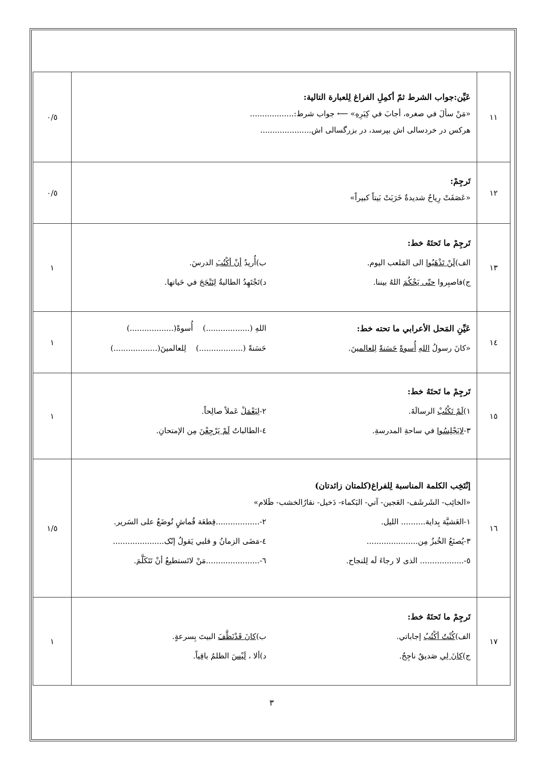| ١١ | عَيِّن:جواب الشرط ثمّ أكمِلِ الفراغ لِلعبارة التالية: «مَنْ سألَ في صغره، أجابَ في كِبَرِهِ» ⟵ جواب شرط:.................. هرکس در خردسالی اش بپرسد، در بزرگسالی اش..................... | ٠/٥ |
| ١٢ | تَرجِمْ: «عَصَفَتْ رِياحٌ شديدةٌ خَرَبَتْ بَيتاً كبيراً» | ٠/٥ |
| ١٣ | تَرجِمْ ما تَحتَهُ خط: الف) لَنْ تَذْهَبُوا الى المَلعب اليوم. ب)أُريدُ أنْ أكْتُبَ الدرسَ. ج)فاصبِروا حتّى يَحْكُمَ اللهُ بيننا. د)تَجْتَهِدُ الطالبةُ لِتَنْجَحَ في حَياتها. | ١ |
| ١٤ | عَيِّنِ المَحل الأعرابي ما تحته خط: اللهِ (..................) أُسوةً(..................) «كانَ رسولُ اللهِ أُسوةً حَسَنةً لِلعالمينَ . حَسَنةً (..................) لِلعالمينَ(..................) | ١ |
| ١٥ | تَرجِمْ ما تَحتَهُ خط: ١) لَمْ تَكْتُبْ الرسالَةَ. ٢- لِيَعْمَلْ عَملاً صالِحاً. ٣- لايَجْلِسُوا في ساحةِ المدرسةِ. ٤-الطالباتُ لَمْ يَرْجِعْنَ مِن الإمتحانِ. | ١ |
| ١٦ | إنْتَخِب الكلمة المناسبة لِلفراغ(كلمتان زائدتان) «الخائِب- الشَرشَف- العَجين- آتي- البَكماء- دَخيل- نقارُالخشب- ظَلام» ١-العَشيَّة بِداية.......... الليل. ٢-..................قِطعَة قُماشٍ تُوضَعُ على السَرير. ٣-يُصنَعُ الخُبزُ مِن..................... ٤-مَضَى الزمانُ و قلبي يَقولُ إنّک..................... ٥-.................. الذی لا رجاءَ لَه لِلنجاح. ٦-......................مَنْ لاتَستطيعُ أنْ تَتَكَلَّمَ. | ١/٥ |
| ١٧ | تَرجِمْ ما تَحتَهُ خط: الف) كُنْتُ أكْتُبُ إجاباتي. ب) كانَ قَدْنَظَّفَ البيتَ بِسرعةٍ. ج) كانَ لِي صَديقٌ ناجِحٌ. د)ألا ، لَيْسَ الظلمُ باقِياً. | ١ |
٣